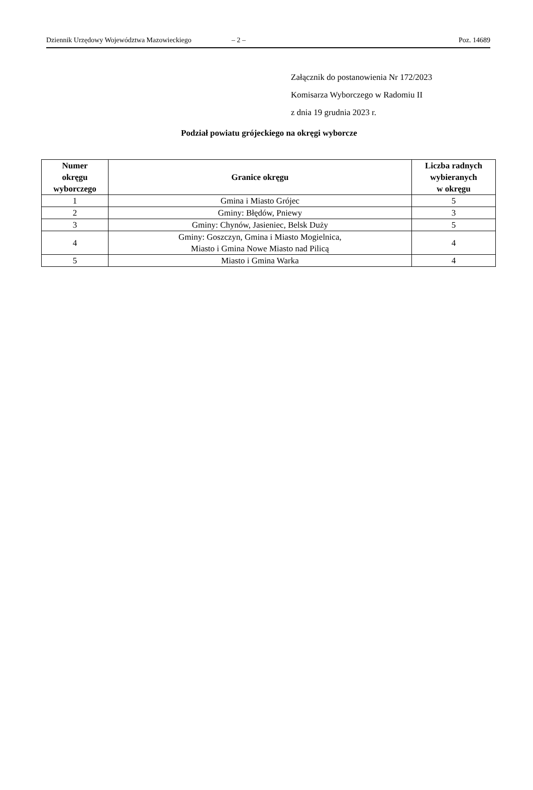Dziennik Urzędowy Województwa Mazowieckiego – 2 – Poz. 14689
Załącznik do postanowienia Nr 172/2023
Komisarza Wyborczego w Radomiu II
z dnia 19 grudnia 2023 r.
Podział powiatu grójeckiego na okręgi wyborcze
| Numer okręgu wyborczego | Granice okręgu | Liczba radnych wybieranych w okręgu |
| --- | --- | --- |
| 1 | Gmina i Miasto Grójec | 5 |
| 2 | Gminy: Błędów, Pniewy | 3 |
| 3 | Gminy: Chynów, Jasieniec, Belsk Duży | 5 |
| 4 | Gminy: Goszczyn, Gmina i Miasto Mogielnica, Miasto i Gmina Nowe Miasto nad Pilicą | 4 |
| 5 | Miasto i Gmina Warka | 4 |